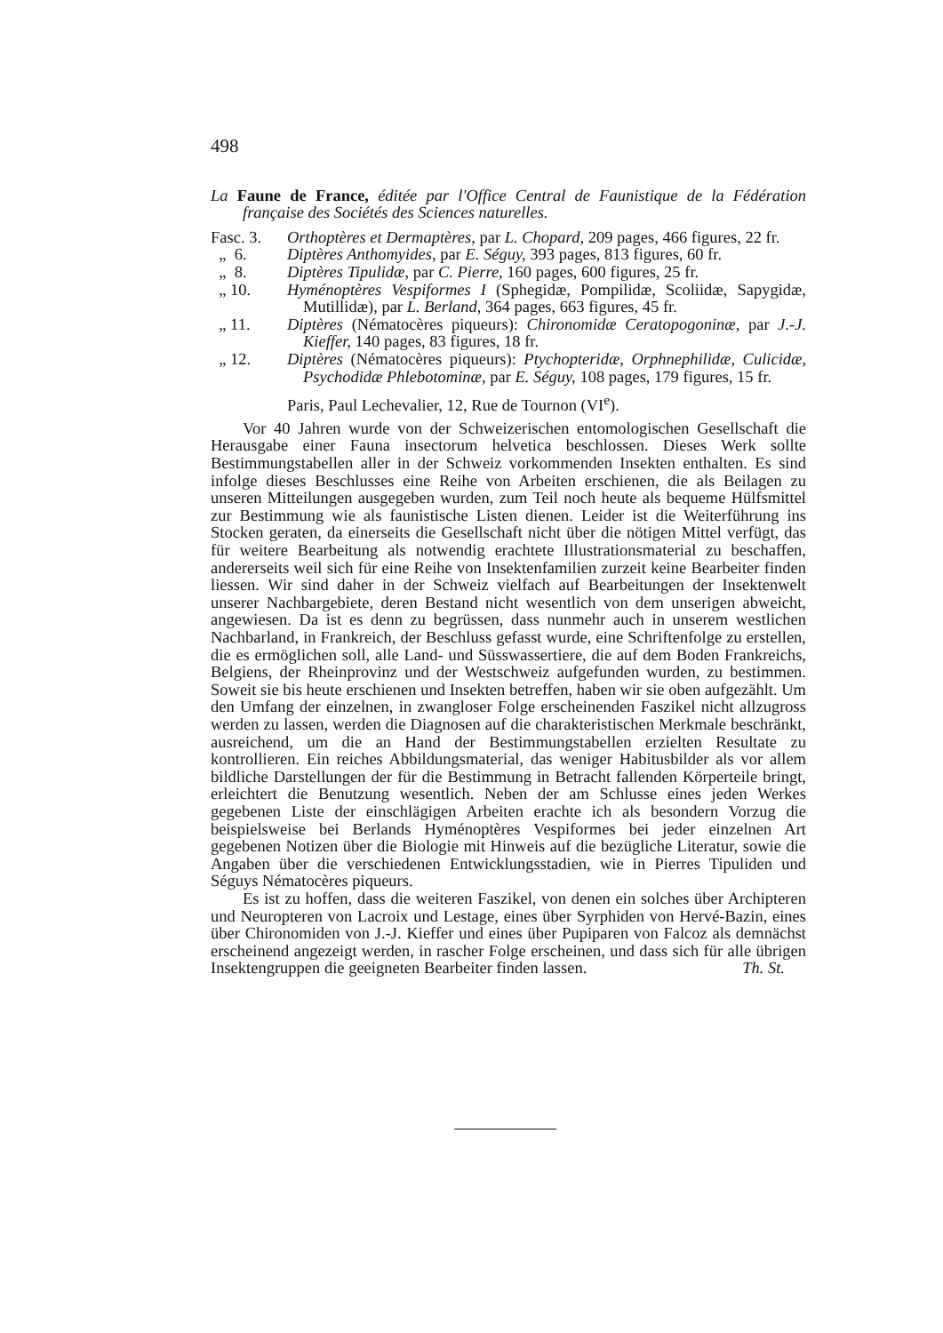498
La Faune de France, éditée par l'Office Central de Faunistique de la Fédération française des Sociétés des Sciences naturelles.
Fasc. 3. Orthoptères et Dermaptères, par L. Chopard, 209 pages, 466 figures, 22 fr.
„ 6. Diptères Anthomyides, par E. Séguy, 393 pages, 813 figures, 60 fr.
„ 8. Diptères Tipulidæ, par C. Pierre, 160 pages, 600 figures, 25 fr.
„ 10. Hyménoptères Vespiformes I (Sphegidæ, Pompilidæ, Scoliidæ, Sapygidæ, Mutillidæ), par L. Berland, 364 pages, 663 figures, 45 fr.
„ 11. Diptères (Nématocères piqueurs): Chironomidæ Ceratopogoninæ, par J.-J. Kieffer, 140 pages, 83 figures, 18 fr.
„ 12. Diptères (Nématocères piqueurs): Ptychopteridæ, Orphnephilidæ, Culicidæ, Psychodidæ Phlebotominæ, par E. Séguy, 108 pages, 179 figures, 15 fr.
Paris, Paul Lechevalier, 12, Rue de Tournon (VI<sup>e</sup>).
Vor 40 Jahren wurde von der Schweizerischen entomologischen Gesellschaft die Herausgabe einer Fauna insectorum helvetica beschlossen. Dieses Werk sollte Bestimmungstabellen aller in der Schweiz vorkommenden Insekten enthalten. Es sind infolge dieses Beschlusses eine Reihe von Arbeiten erschienen, die als Beilagen zu unseren Mitteilungen ausgegeben wurden, zum Teil noch heute als bequeme Hülfsmittel zur Bestimmung wie als faunistische Listen dienen. Leider ist die Weiterführung ins Stocken geraten, da einerseits die Gesellschaft nicht über die nötigen Mittel verfügt, das für weitere Bearbeitung als notwendig erachtete Illustrationsmaterial zu beschaffen, andererseits weil sich für eine Reihe von Insektenfamilien zurzeit keine Bearbeiter finden liessen. Wir sind daher in der Schweiz vielfach auf Bearbeitungen der Insektenwelt unserer Nachbargebiete, deren Bestand nicht wesentlich von dem unserigen abweicht, angewiesen. Da ist es denn zu begrüssen, dass nunmehr auch in unserem westlichen Nachbarland, in Frankreich, der Beschluss gefasst wurde, eine Schriftenfolge zu erstellen, die es ermöglichen soll, alle Land- und Süsswassertiere, die auf dem Boden Frankreichs, Belgiens, der Rheinprovinz und der Westschweiz aufgefunden wurden, zu bestimmen. Soweit sie bis heute erschienen und Insekten betreffen, haben wir sie oben aufgezählt. Um den Umfang der einzelnen, in zwangloser Folge erscheinenden Faszikel nicht allzugross werden zu lassen, werden die Diagnosen auf die charakteristischen Merkmale beschränkt, ausreichend, um die an Hand der Bestimmungstabellen erzielten Resultate zu kontrollieren. Ein reiches Abbildungsmaterial, das weniger Habitusbilder als vor allem bildliche Darstellungen der für die Bestimmung in Betracht fallenden Körperteile bringt, erleichtert die Benutzung wesentlich. Neben der am Schlusse eines jeden Werkes gegebenen Liste der einschlägigen Arbeiten erachte ich als besondern Vorzug die beispielsweise bei Berlands Hyménoptères Vespiformes bei jeder einzelnen Art gegebenen Notizen über die Biologie mit Hinweis auf die bezügliche Literatur, sowie die Angaben über die verschiedenen Entwicklungsstadien, wie in Pierres Tipuliden und Séguys Nématocères piqueurs.
Es ist zu hoffen, dass die weiteren Faszikel, von denen ein solches über Archipteren und Neuropteren von Lacroix und Lestage, eines über Syrphiden von Hervé-Bazin, eines über Chironomiden von J.-J. Kieffer und eines über Pupiparen von Falcoz als demnächst erscheinend angezeigt werden, in rascher Folge erscheinen, und dass sich für alle übrigen Insektengruppen die geeigneten Bearbeiter finden lassen. Th. St.